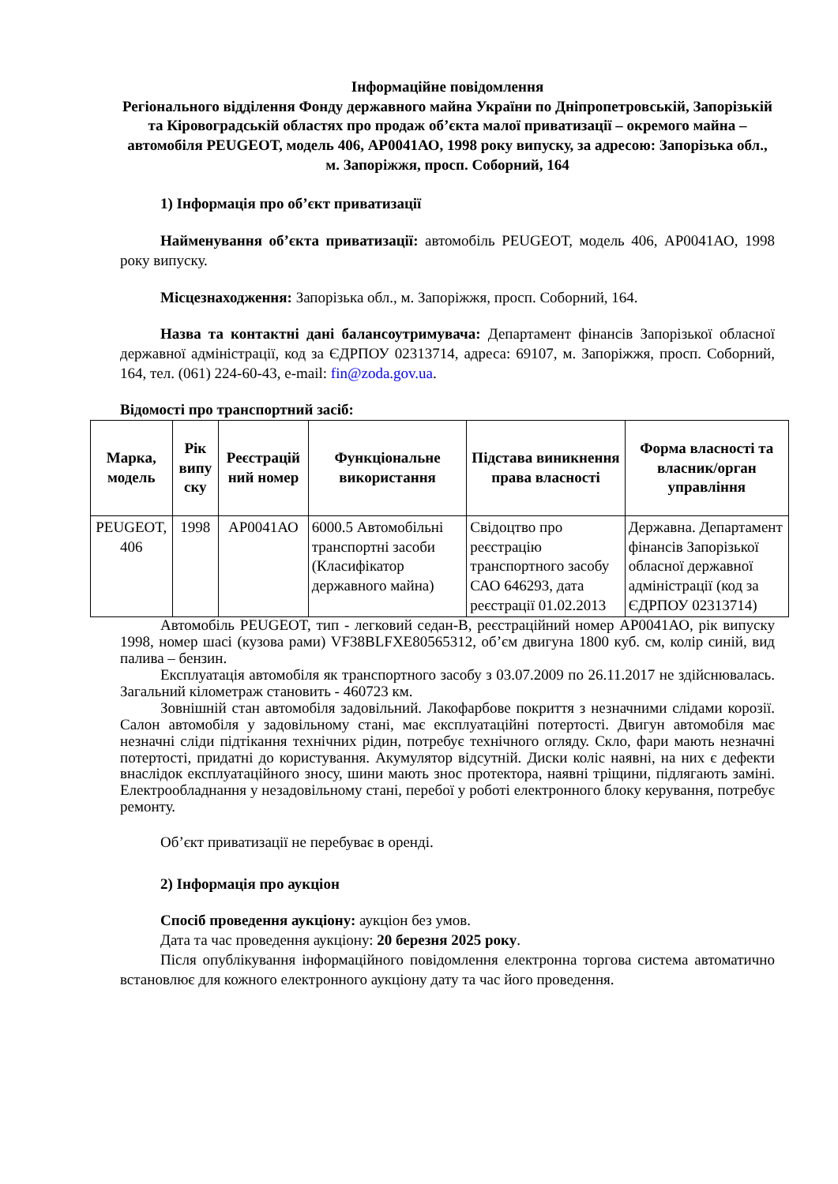Інформаційне повідомлення
Регіонального відділення Фонду державного майна України по Дніпропетровській, Запорізькій та Кіровоградській областях про продаж об’єкта малої приватизації – окремого майна – автомобіля PEUGEOT, модель 406, АР0041АО, 1998 року випуску, за адресою: Запорізька обл., м. Запоріжжя, просп. Соборний, 164
1) Інформація про об’єкт приватизації
Найменування об’єкта приватизації: автомобіль PEUGEOT, модель 406, АР0041АО, 1998 року випуску.
Місцезнаходження: Запорізька обл., м. Запоріжжя, просп. Соборний, 164.
Назва та контактні дані балансоутримувача: Департамент фінансів Запорізької обласної державної адміністрації, код за ЄДРПОУ 02313714, адреса: 69107, м. Запоріжжя, просп. Соборний, 164, тел. (061) 224-60-43, e-mail: fin@zoda.gov.ua.
Відомості про транспортний засіб:
| Марка, модель | Рік випу ску | Реєстрацій ний номер | Функціональне використання | Підстава виникнення права власності | Форма власності та власник/орган управління |
| --- | --- | --- | --- | --- | --- |
| PEUGEOT, 406 | 1998 | АР0041АО | 6000.5 Автомобільні транспортні засоби (Класифікатор державного майна) | Свідоцтво про реєстрацію транспортного засобу САО 646293, дата реєстрації 01.02.2013 | Державна. Департамент фінансів Запорізької обласної державної адміністрації (код за ЄДРПОУ 02313714) |
Автомобіль PEUGEOT, тип - легковий седан-В, реєстраційний номер АР0041АО, рік випуску 1998, номер шасі (кузова рами) VF38BLFXE80565312, об’єм двигуна 1800 куб. см, колір синій, вид палива – бензин.
Експлуатація автомобіля як транспортного засобу з 03.07.2009 по 26.11.2017 не здійснювалась. Загальний кілометраж становить - 460723 км.
Зовнішній стан автомобіля задовільний. Лакофарбове покриття з незначними слідами корозії. Салон автомобіля у задовільному стані, має експлуатаційні потертості. Двигун автомобіля має незначні сліди підтікання технічних рідин, потребує технічного огляду. Скло, фари мають незначні потертості, придатні до користування. Акумулятор відсутній. Диски коліс наявні, на них є дефекти внаслідок експлуатаційного зносу, шини мають знос протектора, наявні тріщини, підлягають заміні. Електрообладнання у незадовільному стані, перебої у роботі електронного блоку керування, потребує ремонту.
Об’єкт приватизації не перебуває в оренді.
2) Інформація про аукціон
Спосіб проведення аукціону: аукціон без умов.
Дата та час проведення аукціону: 20 березня 2025 року.
Після опублікування інформаційного повідомлення електронна торгова система автоматично встановлює для кожного електронного аукціону дату та час його проведення.